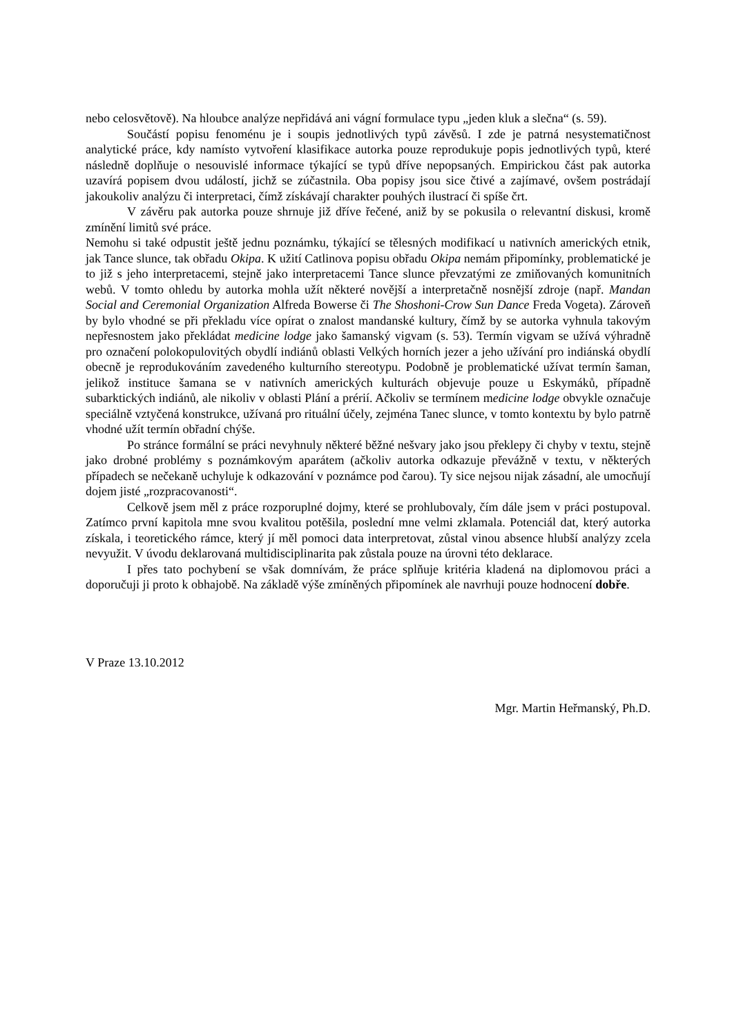nebo celosvětově). Na hloubce analýze nepřidává ani vágní formulace typu „jeden kluk a slečna“ (s. 59).
Součástí popisu fenoménu je i soupis jednotlivých typů závěsů. I zde je patrná nesystematičnost analytické práce, kdy namísto vytvoření klasifikace autorka pouze reprodukuje popis jednotlivých typů, které následně doplňuje o nesouvislé informace týkající se typů dříve nepopsaných. Empirickou část pak autorka uzavírá popisem dvou událostí, jichž se zúčastnila. Oba popisy jsou sice čtivé a zajímavé, ovšem postrádají jakoukoliv analýzu či interpretaci, čímž získávají charakter pouhých ilustrací či spíše črt.
V závěru pak autorka pouze shrnuje již dříve řečené, aniž by se pokusila o relevantní diskusi, kromě zmínění limitů své práce.
Nemohu si také odpustit ještě jednu poznámku, týkající se tělesných modifikací u nativních amerických etnik, jak Tance slunce, tak obřadu Okipa. K užití Catlinova popisu obřadu Okipa nemám připomínky, problematické je to již s jeho interpretacemi, stejně jako interpretacemi Tance slunce převzatými ze zmiňovaných komunitních webů. V tomto ohledu by autorka mohla užít některé novější a interpretačně nosnější zdroje (např. Mandan Social and Ceremonial Organization Alfreda Bowerse či The Shoshoni-Crow Sun Dance Freda Vogeta). Zároveň by bylo vhodné se při překladu více opírat o znalost mandanské kultury, čímž by se autorka vyhnula takovým nepřesnostem jako překládat medicine lodge jako šamanský vigvam (s. 53). Termín vigvam se užívá výhradně pro označení polokopulovitých obydlí indiánů oblasti Velkých horních jezer a jeho užívání pro indiánská obydlí obecně je reprodukováním zavedeného kulturního stereotypu. Podobně je problematické užívat termín šaman, jelikož instituce šamana se v nativních amerických kulturách objevuje pouze u Eskymáků, případně subarktických indiánů, ale nikoliv v oblasti Plání a prérií. Ačkoliv se termínem medicine lodge obvykle označuje speciálně vztyčená konstrukce, užívaná pro rituální účely, zejména Tanec slunce, v tomto kontextu by bylo patrně vhodné užít termín obřadní chýše.
Po stránce formální se práci nevyhnuly některé běžné nešvary jako jsou překlepy či chyby v textu, stejně jako drobné problémy s poznámkovým aparátem (ačkoliv autorka odkazuje převážně v textu, v některých případech se nečekaně uchyluje k odkazování v poznámce pod čarou). Ty sice nejsou nijak zásadní, ale umocňují dojem jisté „rozpracovanosti“.
Celkově jsem měl z práce rozporuplné dojmy, které se prohlubovaly, čím dále jsem v práci postupoval. Zatímco první kapitola mne svou kvalitou potěšila, poslední mne velmi zklamala. Potenciál dat, který autorka získala, i teoretického rámce, který jí měl pomoci data interpretovat, zůstal vinou absence hlubší analýzy zcela nevyužit. V úvodu deklarovaná multidisciplinarita pak zůstala pouze na úrovni této deklarace.
I přes tato pochybení se však domnívám, že práce splňuje kritéria kladená na diplomovou práci a doporučuji ji proto k obhajobě. Na základě výše zmíněných připomínek ale navrhuji pouze hodnocení dobře.
V Praze 13.10.2012
Mgr. Martin Heřmanský, Ph.D.